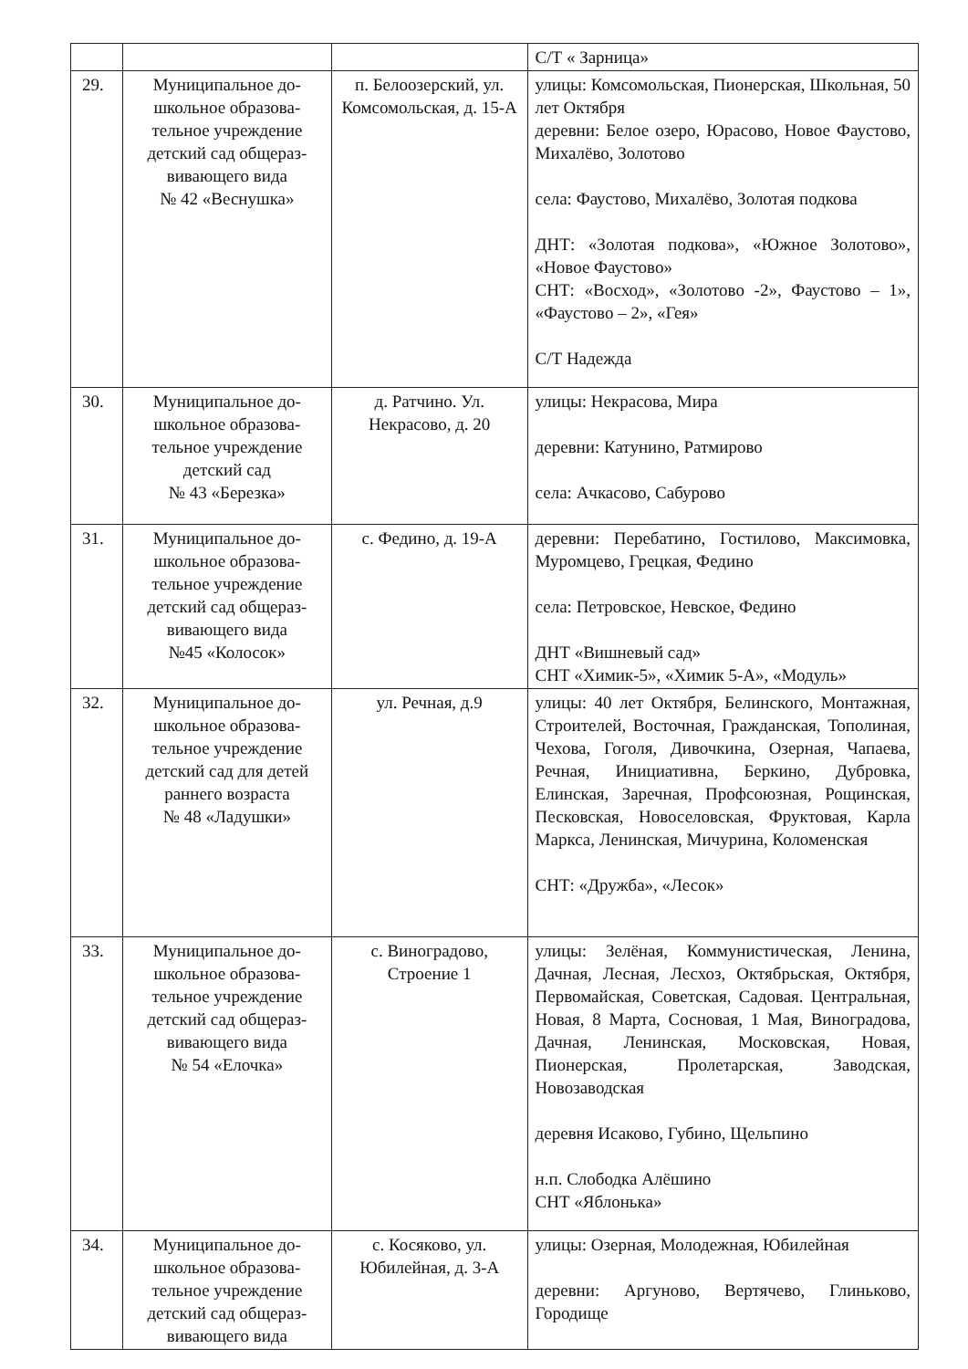| | | | С/Т « Зарница» |
| 29. | Муниципальное до-школьное образова-тельное учреждение детский сад общераз-вивающего вида № 42 «Веснушка» | п. Белоозерский, ул. Комсомольская, д. 15-А | улицы: Комсомольская, Пионерская, Школьная, 50 лет Октября деревни: Белое озеро, Юрасово, Новое Фаустово, Михалёво, Золотово села: Фаустово, Михалёво, Золотая подкова ДНТ: «Золотая подкова», «Южное Золотово», «Новое Фаустово» СНТ: «Восход», «Золотово -2», Фаустово – 1», «Фаустово – 2», «Гея» С/Т Надежда |
| 30. | Муниципальное до-школьное образова-тельное учреждение детский сад № 43 «Березка» | д. Ратчино. Ул. Некрасово, д. 20 | улицы: Некрасова, Мира деревни: Катунино, Ратмирово села: Ачкасово, Сабурово |
| 31. | Муниципальное до-школьное образова-тельное учреждение детский сад общераз-вивающего вида №45 «Колосок» | с. Федино, д. 19-А | деревни: Перебатино, Гостилово, Максимовка, Муромцево, Грецкая, Федино села: Петровское, Невское, Федино ДНТ «Вишневый сад» СНТ «Химик-5», «Химик 5-А», «Модуль» |
| 32. | Муниципальное до-школьное образова-тельное учреждение детский сад для детей раннего возраста № 48 «Ладушки» | ул. Речная, д.9 | улицы: 40 лет Октября, Белинского, Монтажная, Строителей, Восточная, Гражданская, Тополиная, Чехова, Гоголя, Дивочкина, Озерная, Чапаева, Речная, Инициативна, Беркино, Дубровка, Елинская, Заречная, Профсоюзная, Рощинская, Песковская, Новоселовская, Фруктовая, Карла Маркса, Ленинская, Мичурина, Коломенская СНТ: «Дружба», «Лесок» |
| 33. | Муниципальное до-школьное образова-тельное учреждение детский сад общераз-вивающего вида № 54 «Елочка» | с. Виноградово, Строение 1 | улицы: Зелёная, Коммунистическая, Ленина, Дачная, Лесная, Лесхоз, Октябрьская, Октября, Первомайская, Советская, Садовая. Центральная, Новая, 8 Марта, Сосновая, 1 Мая, Виноградова, Дачная, Ленинская, Московская, Новая, Пионерская, Пролетарская, Заводская, Новозаводская деревня Исаково, Губино, Щельпино н.п. Слободка Алёшино СНТ «Яблонька» |
| 34. | Муниципальное до-школьное образова-тельное учреждение детский сад общераз-вивающего вида | с. Косяково, ул. Юбилейная, д. 3-А | улицы: Озерная, Молодежная, Юбилейная деревни: Аргуново, Вертячево, Глиньково, Городище |